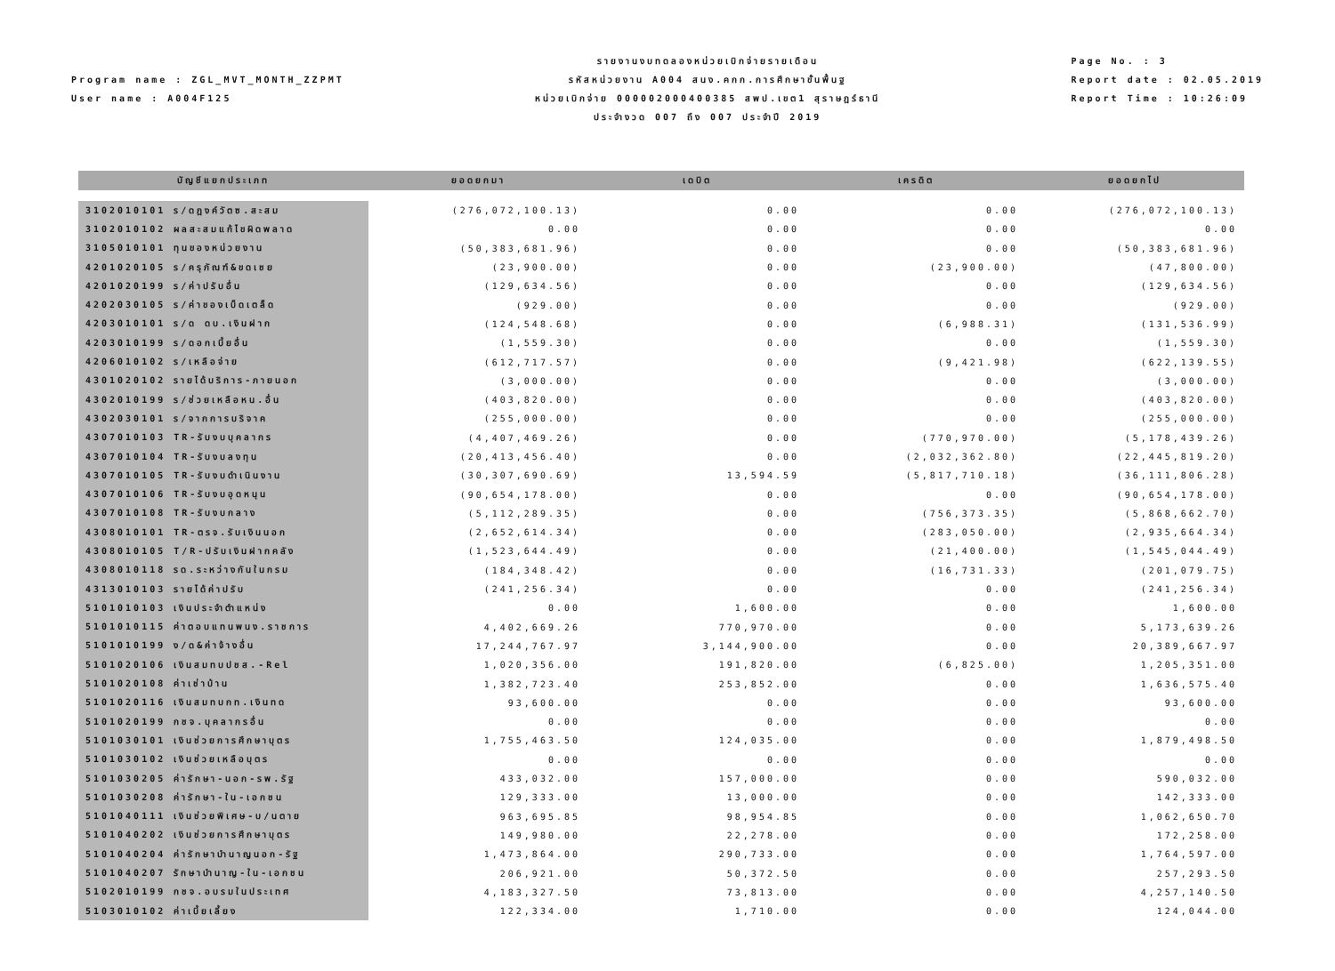Program name : ZGL_MVT_MONTH_ZZPMT
User name : A004F125
รายงานงบทดลองหน่วยเบิกจ่ายรายเดือน
รหัสหน่วยงาน A004 สนง.คกก.การศึกษาขั้นพื้นฐ
หน่วยเบิกจ่าย 000002000400385 สพป.เขต1 สุราษฎร์ธานี
ประจำงวด 007 ถึง 007 ประจำปี 2019
Page No. : 3
Report date : 02.05.2019
Report Time : 10:26:09
| บัญชีแยกประเภท | ยอดยกมา | เดบิต | เครดิต | ยอดยกไป |
| --- | --- | --- | --- | --- |
| 3102010101 ร/ดฎงค์วัตซ.สะสม | (276,072,100.13) | 0.00 | 0.00 | (276,072,100.13) |
| 3102010102 ผลสะสมแก้ไขผิดพลาด | 0.00 | 0.00 | 0.00 | 0.00 |
| 3105010101 ทุนของหน่วยงาน | (50,383,681.96) | 0.00 | 0.00 | (50,383,681.96) |
| 4201020105 ร/ครุภัณฑ์&ขดเชย | (23,900.00) | 0.00 | (23,900.00) | (47,800.00) |
| 4201020199 ร/ค่าปรับอื่น | (129,634.56) | 0.00 | 0.00 | (129,634.56) |
| 4202030105 ร/ค่าของเบ็ดเตล็ด | (929.00) | 0.00 | 0.00 | (929.00) |
| 4203010101 ร/ด ดบ.เงินฝาก | (124,548.68) | 0.00 | (6,988.31) | (131,536.99) |
| 4203010199 ร/ดอกเบี้ยอื่น | (1,559.30) | 0.00 | 0.00 | (1,559.30) |
| 4206010102 ร/เหลือจ่าย | (612,717.57) | 0.00 | (9,421.98) | (622,139.55) |
| 4301020102 รายได้บริการ-ภายนอก | (3,000.00) | 0.00 | 0.00 | (3,000.00) |
| 4302010199 ร/ช่วยเหลือหน.อื่น | (403,820.00) | 0.00 | 0.00 | (403,820.00) |
| 4302030101 ร/จากการบริจาค | (255,000.00) | 0.00 | 0.00 | (255,000.00) |
| 4307010103 TR-รับงบบุคลากร | (4,407,469.26) | 0.00 | (770,970.00) | (5,178,439.26) |
| 4307010104 TR-รับงบลงทุน | (20,413,456.40) | 0.00 | (2,032,362.80) | (22,445,819.20) |
| 4307010105 TR-รับงบดำเนินงาน | (30,307,690.69) | 13,594.59 | (5,817,710.18) | (36,111,806.28) |
| 4307010106 TR-รับงบอุดหนุน | (90,654,178.00) | 0.00 | 0.00 | (90,654,178.00) |
| 4307010108 TR-รับงบกลาง | (5,112,289.35) | 0.00 | (756,373.35) | (5,868,662.70) |
| 4308010101 TR-ตรจ.รับเงินนอก | (2,652,614.34) | 0.00 | (283,050.00) | (2,935,664.34) |
| 4308010105 T/R-ปรับเงินฝากคลัง | (1,523,644.49) | 0.00 | (21,400.00) | (1,545,044.49) |
| 4308010118 รด.ระหว่างกันในกรม | (184,348.42) | 0.00 | (16,731.33) | (201,079.75) |
| 4313010103 รายได้ค่าปรับ | (241,256.34) | 0.00 | 0.00 | (241,256.34) |
| 5101010103 เงินประจำตำแหน่ง | 0.00 | 1,600.00 | 0.00 | 1,600.00 |
| 5101010115 ค่าตอบแทนพนง.ราชการ | 4,402,669.26 | 770,970.00 | 0.00 | 5,173,639.26 |
| 5101010199 ง/ด&ค่าจ้างอื่น | 17,244,767.97 | 3,144,900.00 | 0.00 | 20,389,667.97 |
| 5101020106 เงินสมทบปชส.-Rel | 1,020,356.00 | 191,820.00 | (6,825.00) | 1,205,351.00 |
| 5101020108 ค่าเช่าบ้าน | 1,382,723.40 | 253,852.00 | 0.00 | 1,636,575.40 |
| 5101020116 เงินสมทบกท.เงินทด | 93,600.00 | 0.00 | 0.00 | 93,600.00 |
| 5101020199 กชจ.บุคลากรอื่น | 0.00 | 0.00 | 0.00 | 0.00 |
| 5101030101 เงินช่วยการศึกษาบุตร | 1,755,463.50 | 124,035.00 | 0.00 | 1,879,498.50 |
| 5101030102 เงินช่วยเหลือบุตร | 0.00 | 0.00 | 0.00 | 0.00 |
| 5101030205 ค่ารักษา-นอก-รพ.รัฐ | 433,032.00 | 157,000.00 | 0.00 | 590,032.00 |
| 5101030208 ค่ารักษา-ใน-เอกชน | 129,333.00 | 13,000.00 | 0.00 | 142,333.00 |
| 5101040111 เงินช่วยพิเศษ-บ/นตาย | 963,695.85 | 98,954.85 | 0.00 | 1,062,650.70 |
| 5101040202 เงินช่วยการศึกษาบุตร | 149,980.00 | 22,278.00 | 0.00 | 172,258.00 |
| 5101040204 ค่ารักษาบำนาญนอก-รัฐ | 1,473,864.00 | 290,733.00 | 0.00 | 1,764,597.00 |
| 5101040207 รักษาบำนาญ-ใน-เอกชน | 206,921.00 | 50,372.50 | 0.00 | 257,293.50 |
| 5102010199 กชจ.อบรมในประเทศ | 4,183,327.50 | 73,813.00 | 0.00 | 4,257,140.50 |
| 5103010102 ค่าเบี้ยเลี้ยง | 122,334.00 | 1,710.00 | 0.00 | 124,044.00 |